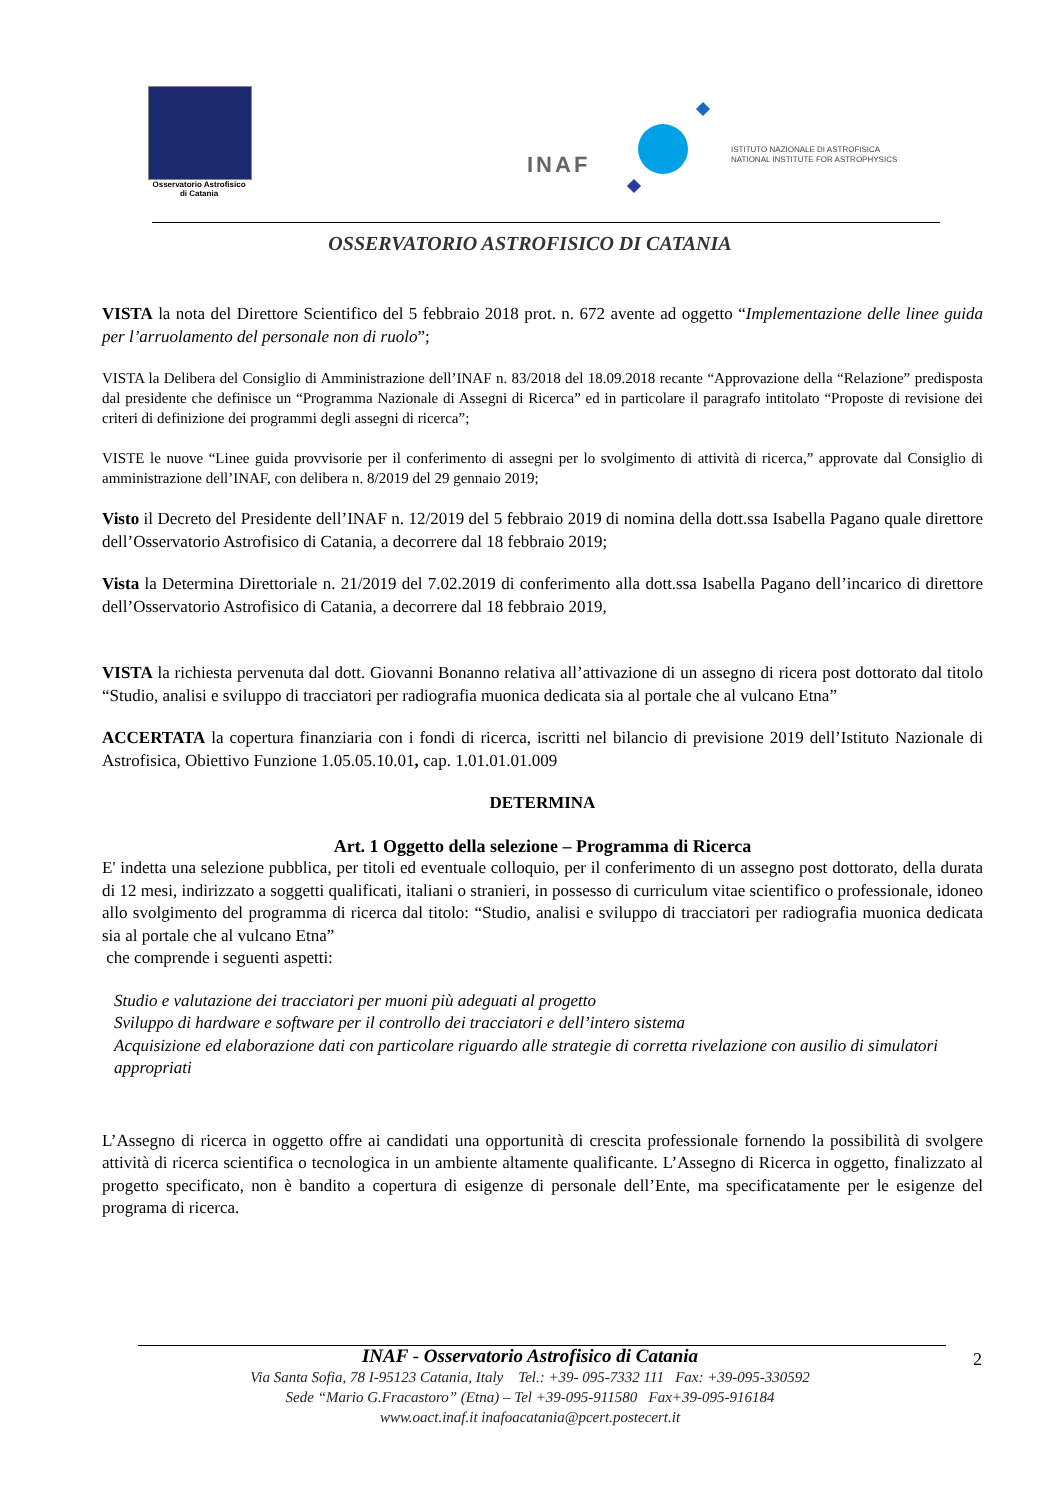Osservatorio Astrofisico
di Catania
INAF
ISTITUTO NAZIONALE DI ASTROFISICA
NATIONAL INSTITUTE FOR ASTROPHYSICS
OSSERVATORIO ASTROFISICO DI CATANIA
VISTA la nota del Direttore Scientifico del 5 febbraio 2018 prot. n. 672 avente ad oggetto “Implementazione delle linee guida per l’arruolamento del personale non di ruolo”;
VISTA la Delibera del Consiglio di Amministrazione dell’INAF n. 83/2018 del 18.09.2018 recante “Approvazione della “Relazione” predisposta dal presidente che definisce un “Programma Nazionale di Assegni di Ricerca” ed in particolare il paragrafo intitolato “Proposte di revisione dei criteri di definizione dei programmi degli assegni di ricerca”;
VISTE le nuove “Linee guida provvisorie per il conferimento di assegni per lo svolgimento di attività di ricerca,” approvate dal Consiglio di amministrazione dell’INAF, con delibera n. 8/2019 del 29 gennaio 2019;
Visto il Decreto del Presidente dell’INAF n. 12/2019 del 5 febbraio 2019 di nomina della dott.ssa Isabella Pagano quale direttore dell’Osservatorio Astrofisico di Catania, a decorrere dal 18 febbraio 2019;
Vista la Determina Direttoriale n. 21/2019 del 7.02.2019 di conferimento alla dott.ssa Isabella Pagano dell’incarico di direttore dell’Osservatorio Astrofisico di Catania, a decorrere dal 18 febbraio 2019,
VISTA la richiesta pervenuta dal dott. Giovanni Bonanno relativa all’attivazione di un assegno di ricera post dottorato dal titolo “Studio, analisi e sviluppo di tracciatori per radiografia muonica dedicata sia al portale che al vulcano Etna”
ACCERTATA la copertura finanziaria con i fondi di ricerca, iscritti nel bilancio di previsione 2019 dell’Istituto Nazionale di Astrofisica, Obiettivo Funzione 1.05.05.10.01, cap. 1.01.01.01.009
DETERMINA
Art. 1 Oggetto della selezione – Programma di Ricerca
E' indetta una selezione pubblica, per titoli ed eventuale colloquio, per il conferimento di un assegno post dottorato, della durata di 12 mesi, indirizzato a soggetti qualificati, italiani o stranieri, in possesso di curriculum vitae scientifico o professionale, idoneo allo svolgimento del programma di ricerca dal titolo: “Studio, analisi e sviluppo di tracciatori per radiografia muonica dedicata sia al portale che al vulcano Etna”
che comprende i seguenti aspetti:
Studio e valutazione dei tracciatori per muoni più adeguati al progetto
Sviluppo di hardware e software per il controllo dei tracciatori e dell’intero sistema
Acquisizione ed elaborazione dati con particolare riguardo alle strategie di corretta rivelazione con ausilio di simulatori appropriati
L’Assegno di ricerca in oggetto offre ai candidati una opportunità di crescita professionale fornendo la possibilità di svolgere attività di ricerca scientifica o tecnologica in un ambiente altamente qualificante. L’Assegno di Ricerca in oggetto, finalizzato al progetto specificato, non è bandito a copertura di esigenze di personale dell’Ente, ma specificatamente per le esigenze del programa di ricerca.
2
INAF - Osservatorio Astrofisico di Catania
Via Santa Sofia, 78 I-95123 Catania, Italy Tel.: +39- 095-7332 111 Fax: +39-095-330592
Sede “Mario G.Fracastoro” (Etna) – Tel +39-095-911580 Fax+39-095-916184
www.oact.inaf.it inafoacatania@pcert.postecert.it